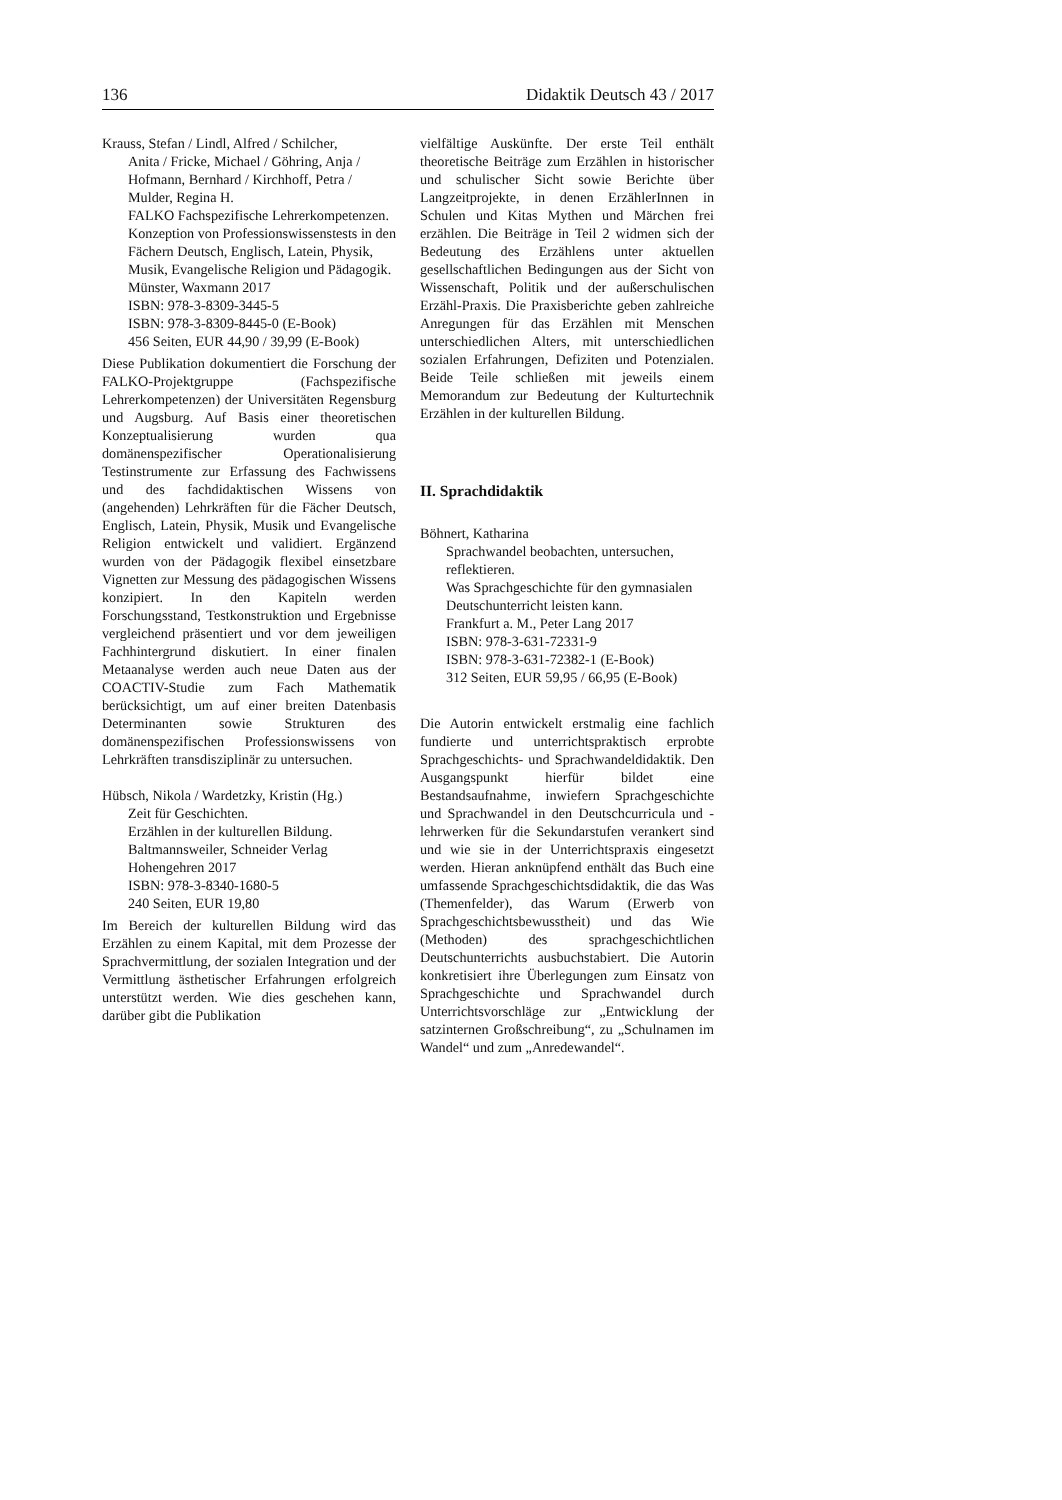136 Didaktik Deutsch 43 / 2017
Krauss, Stefan / Lindl, Alfred / Schilcher,
Anita / Fricke, Michael / Göhring, Anja / Hofmann, Bernhard / Kirchhoff, Petra / Mulder, Regina H.
FALKO Fachspezifische Lehrerkompetenzen.
Konzeption von Professionswissenstests in den Fächern Deutsch, Englisch, Latein, Physik, Musik, Evangelische Religion und Pädagogik.
Münster, Waxmann 2017
ISBN: 978-3-8309-3445-5
ISBN: 978-3-8309-8445-0 (E-Book)
456 Seiten, EUR 44,90 / 39,99 (E-Book)
Diese Publikation dokumentiert die Forschung der FALKO-Projektgruppe (Fachspezifische Lehrerkompetenzen) der Universitäten Regensburg und Augsburg. Auf Basis einer theoretischen Konzeptualisierung wurden qua domänenspezifischer Operationalisierung Testinstrumente zur Erfassung des Fachwissens und des fachdidaktischen Wissens von (angehenden) Lehrkräften für die Fächer Deutsch, Englisch, Latein, Physik, Musik und Evangelische Religion entwickelt und validiert. Ergänzend wurden von der Pädagogik flexibel einsetzbare Vignetten zur Messung des pädagogischen Wissens konzipiert. In den Kapiteln werden Forschungsstand, Testkonstruktion und Ergebnisse vergleichend präsentiert und vor dem jeweiligen Fachhintergrund diskutiert. In einer finalen Metaanalyse werden auch neue Daten aus der COACTIV-Studie zum Fach Mathematik berücksichtigt, um auf einer breiten Datenbasis Determinanten sowie Strukturen des domänenspezifischen Professionswissens von Lehrkräften transdisziplinär zu untersuchen.
Hübsch, Nikola / Wardetzky, Kristin (Hg.)
Zeit für Geschichten.
Erzählen in der kulturellen Bildung.
Baltmannsweiler, Schneider Verlag Hohengehren 2017
ISBN: 978-3-8340-1680-5
240 Seiten, EUR 19,80
Im Bereich der kulturellen Bildung wird das Erzählen zu einem Kapital, mit dem Prozesse der Sprachvermittlung, der sozialen Integration und der Vermittlung ästhetischer Erfahrungen erfolgreich unterstützt werden. Wie dies geschehen kann, darüber gibt die Publikation
vielfältige Auskünfte. Der erste Teil enthält theoretische Beiträge zum Erzählen in historischer und schulischer Sicht sowie Berichte über Langzeitprojekte, in denen ErzählerInnen in Schulen und Kitas Mythen und Märchen frei erzählen. Die Beiträge in Teil 2 widmen sich der Bedeutung des Erzählens unter aktuellen gesellschaftlichen Bedingungen aus der Sicht von Wissenschaft, Politik und der außerschulischen Erzähl-Praxis. Die Praxisberichte geben zahlreiche Anregungen für das Erzählen mit Menschen unterschiedlichen Alters, mit unterschiedlichen sozialen Erfahrungen, Defiziten und Potenzialen. Beide Teile schließen mit jeweils einem Memorandum zur Bedeutung der Kulturtechnik Erzählen in der kulturellen Bildung.
II. Sprachdidaktik
Böhnert, Katharina
Sprachwandel beobachten, untersuchen, reflektieren.
Was Sprachgeschichte für den gymnasialen Deutschunterricht leisten kann.
Frankfurt a. M., Peter Lang 2017
ISBN: 978-3-631-72331-9
ISBN: 978-3-631-72382-1 (E-Book)
312 Seiten, EUR 59,95 / 66,95 (E-Book)
Die Autorin entwickelt erstmalig eine fachlich fundierte und unterrichtspraktisch erprobte Sprachgeschichts- und Sprachwandeldidaktik. Den Ausgangspunkt hierfür bildet eine Bestandsaufnahme, inwiefern Sprachgeschichte und Sprachwandel in den Deutschcurricula und -lehrwerken für die Sekundarstufen verankert sind und wie sie in der Unterrichtspraxis eingesetzt werden. Hieran anknüpfend enthält das Buch eine umfassende Sprachgeschichtsdidaktik, die das Was (Themenfelder), das Warum (Erwerb von Sprachgeschichtsbewusstheit) und das Wie (Methoden) des sprachgeschichtlichen Deutschunterrichts ausbuchstabiert. Die Autorin konkretisiert ihre Überlegungen zum Einsatz von Sprachgeschichte und Sprachwandel durch Unterrichtsvorschläge zur „Entwicklung der satzinternen Großschreibung“, zu „Schulnamen im Wandel“ und zum „Anredewandel“.